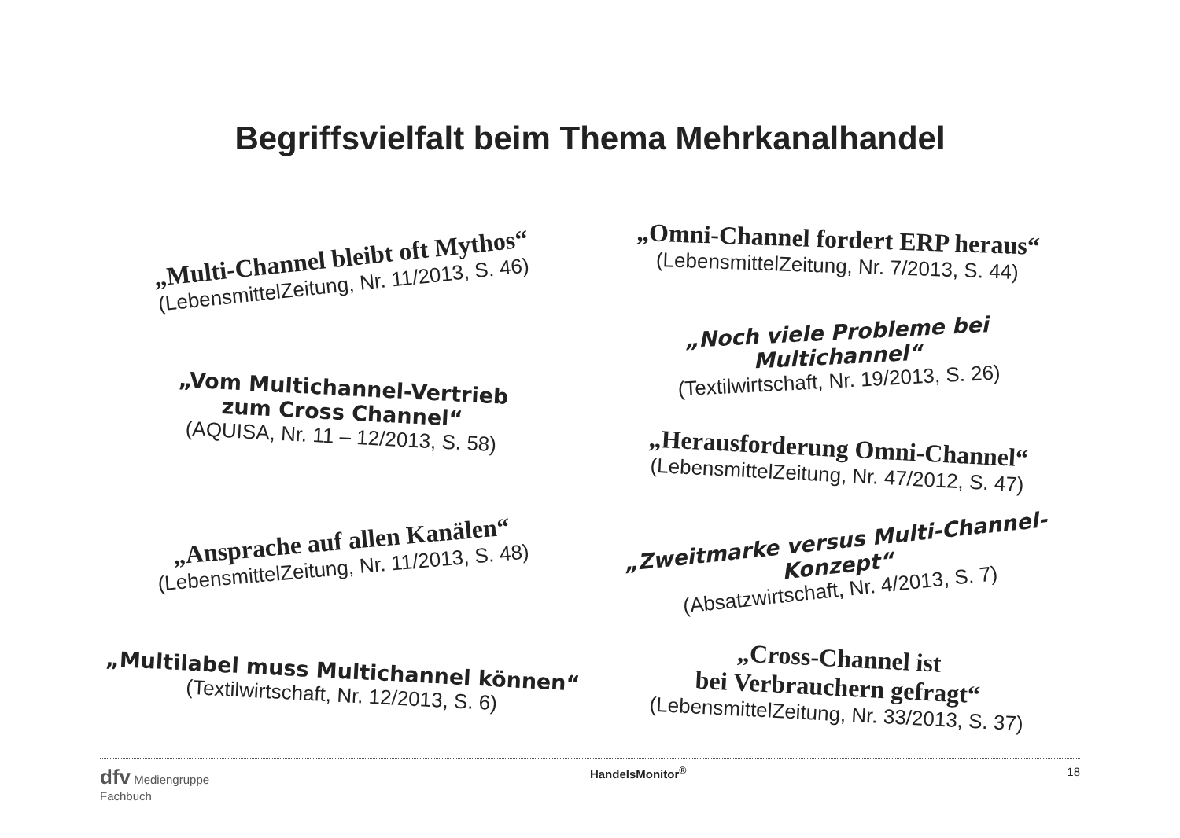Begriffsvielfalt beim Thema Mehrkanalhandel
„Multi-Channel bleibt oft Mythos“
(LebensmittelZeitung, Nr. 11/2013, S. 46)
„Vom Multichannel-Vertrieb
zum Cross Channel“
(AQUISA, Nr. 11 – 12/2013, S. 58)
„Ansprache auf allen Kanälen“
(LebensmittelZeitung, Nr. 11/2013, S. 48)
„Multilabel muss Multichannel können“
(Textilwirtschaft, Nr. 12/2013, S. 6)
„Omni-Channel fordert ERP heraus“
(LebensmittelZeitung, Nr. 7/2013, S. 44)
„Noch viele Probleme bei Multichannel“
(Textilwirtschaft, Nr. 19/2013, S. 26)
„Herausforderung Omni-Channel“
(LebensmittelZeitung, Nr. 47/2012, S. 47)
„Zweitmarke versus Multi-Channel-Konzept“
(Absatzwirtschaft, Nr. 4/2013, S. 7)
„Cross-Channel ist
bei Verbrauchern gefragt“
(LebensmittelZeitung, Nr. 33/2013, S. 37)
dfv Mediengruppe
Fachbuch
HandelsMonitor<sup>®</sup> 18